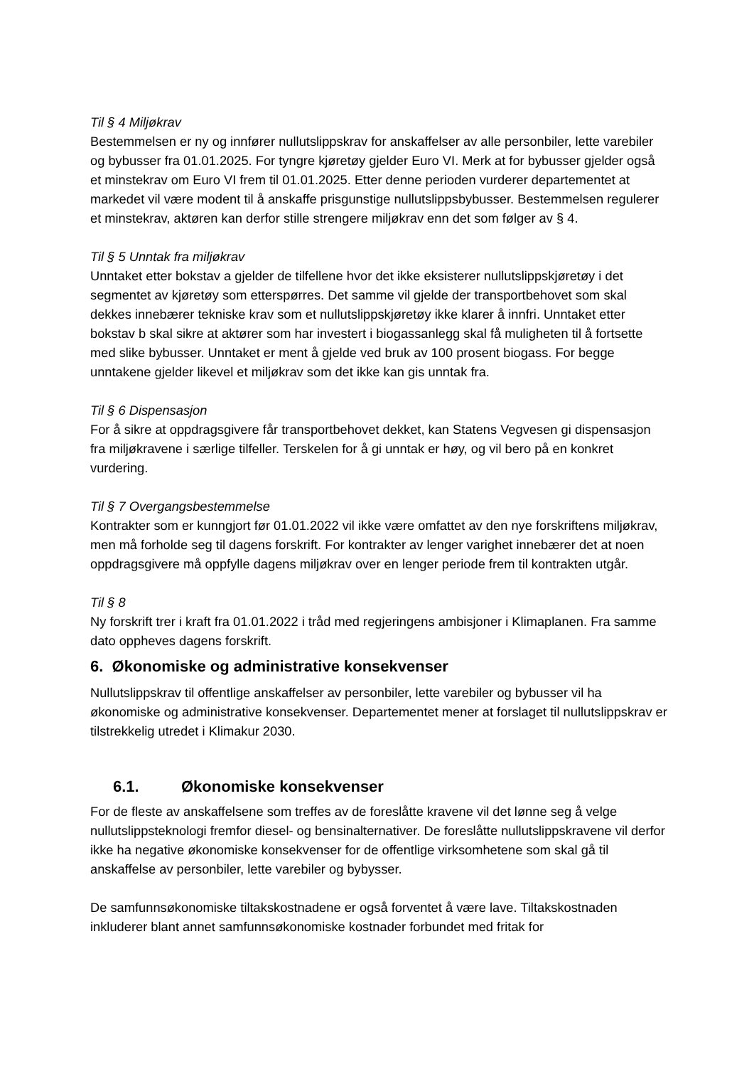Til § 4 Miljøkrav
Bestemmelsen er ny og innfører nullutslippskrav for anskaffelser av alle personbiler, lette varebiler og bybusser fra 01.01.2025. For tyngre kjøretøy gjelder Euro VI. Merk at for bybusser gjelder også et minstekrav om Euro VI frem til 01.01.2025. Etter denne perioden vurderer departementet at markedet vil være modent til å anskaffe prisgunstige nullutslippsbybusser. Bestemmelsen regulerer et minstekrav, aktøren kan derfor stille strengere miljøkrav enn det som følger av § 4.
Til § 5 Unntak fra miljøkrav
Unntaket etter bokstav a gjelder de tilfellene hvor det ikke eksisterer nullutslippskjøretøy i det segmentet av kjøretøy som etterspørres. Det samme vil gjelde der transportbehovet som skal dekkes innebærer tekniske krav som et nullutslippskjøretøy ikke klarer å innfri. Unntaket etter bokstav b skal sikre at aktører som har investert i biogassanlegg skal få muligheten til å fortsette med slike bybusser. Unntaket er ment å gjelde ved bruk av 100 prosent biogass. For begge unntakene gjelder likevel et miljøkrav som det ikke kan gis unntak fra.
Til § 6 Dispensasjon
For å sikre at oppdragsgivere får transportbehovet dekket, kan Statens Vegvesen gi dispensasjon fra miljøkravene i særlige tilfeller. Terskelen for å gi unntak er høy, og vil bero på en konkret vurdering.
Til § 7 Overgangsbestemmelse
Kontrakter som er kunngjort før 01.01.2022 vil ikke være omfattet av den nye forskriftens miljøkrav, men må forholde seg til dagens forskrift. For kontrakter av lenger varighet innebærer det at noen oppdragsgivere må oppfylle dagens miljøkrav over en lenger periode frem til kontrakten utgår.
Til § 8
Ny forskrift trer i kraft fra 01.01.2022 i tråd med regjeringens ambisjoner i Klimaplanen. Fra samme dato oppheves dagens forskrift.
6. Økonomiske og administrative konsekvenser
Nullutslippskrav til offentlige anskaffelser av personbiler, lette varebiler og bybusser vil ha økonomiske og administrative konsekvenser. Departementet mener at forslaget til nullutslippskrav er tilstrekkelig utredet i Klimakur 2030.
6.1. Økonomiske konsekvenser
For de fleste av anskaffelsene som treffes av de foreslåtte kravene vil det lønne seg å velge nullutslippsteknologi fremfor diesel- og bensinalternativer. De foreslåtte nullutslippskravene vil derfor ikke ha negative økonomiske konsekvenser for de offentlige virksomhetene som skal gå til anskaffelse av personbiler, lette varebiler og bybysser.
De samfunnsøkonomiske tiltakskostnadene er også forventet å være lave. Tiltakskostnaden inkluderer blant annet samfunnsøkonomiske kostnader forbundet med fritak for